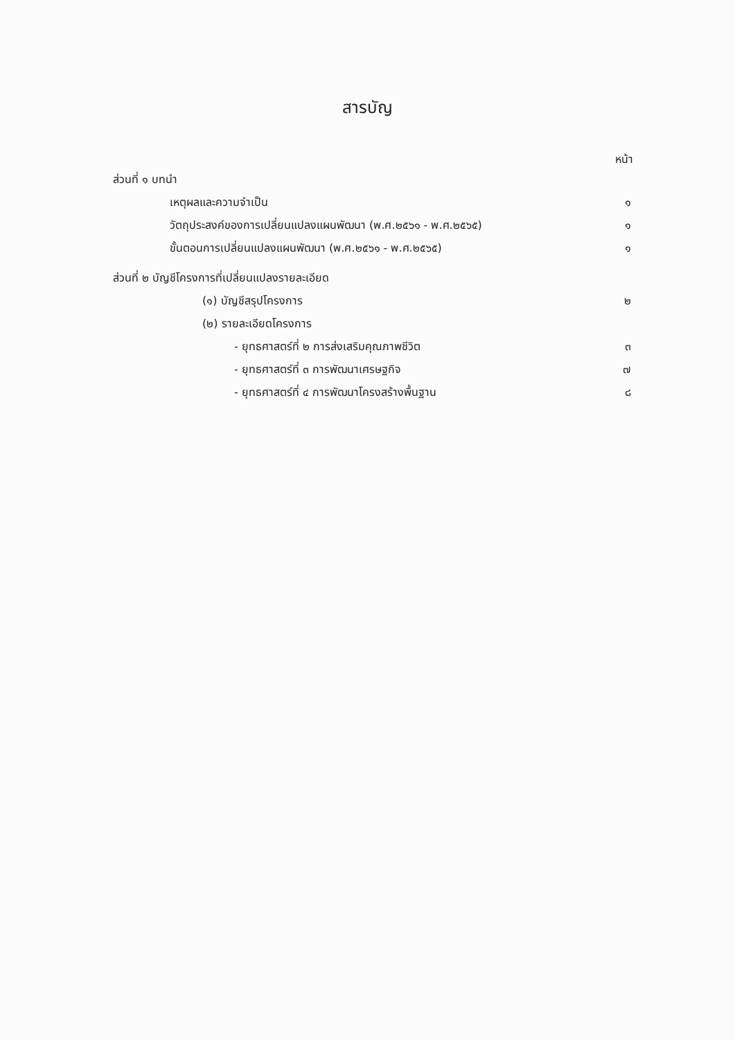สารบัญ
หน้า
ส่วนที่ ๑ บทนำ
เหตุผลและความจำเป็น ๑
วัตถุประสงค์ของการเปลี่ยนแปลงแผนพัฒนา (พ.ศ.๒๕๖๑ - พ.ศ.๒๕๖๕) ๑
ขั้นตอนการเปลี่ยนแปลงแผนพัฒนา (พ.ศ.๒๕๖๑ - พ.ศ.๒๕๖๕) ๑
ส่วนที่ ๒ บัญชีโครงการที่เปลี่ยนแปลงรายละเอียด
(๑) บัญชีสรุปโครงการ ๒
(๒) รายละเอียดโครงการ
- ยุทธศาสตร์ที่ ๒ การส่งเสริมคุณภาพชีวิต ๓
- ยุทธศาสตร์ที่ ๓ การพัฒนาเศรษฐกิจ ๗
- ยุทธศาสตร์ที่ ๔ การพัฒนาโครงสร้างพื้นฐาน ๘